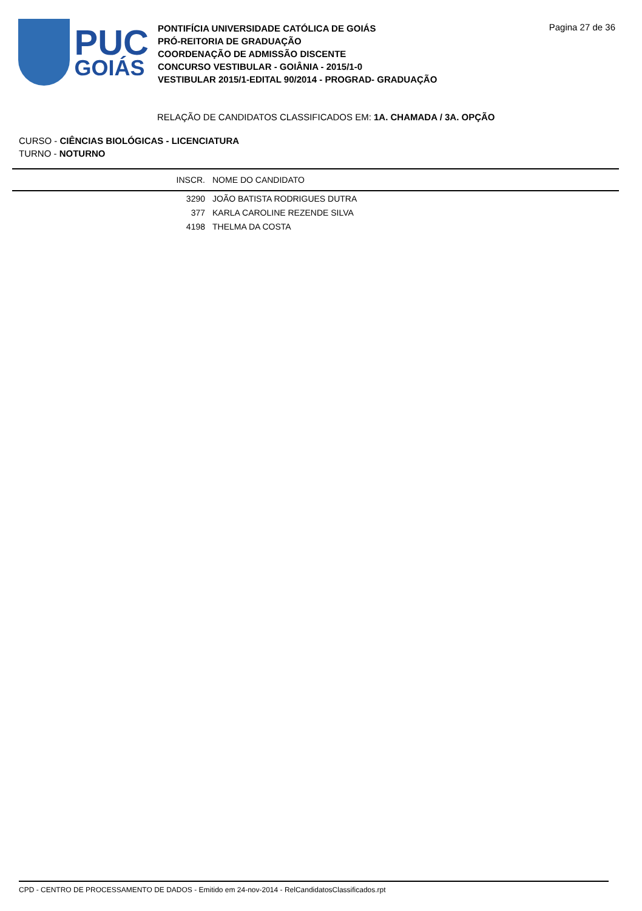PUC
GOIÁS
PONTIFÍCIA UNIVERSIDADE CATÓLICA DE GOIÁS
PRÓ-REITORIA DE GRADUAÇÃO
COORDENAÇÃO DE ADMISSÃO DISCENTE
CONCURSO VESTIBULAR - GOIÂNIA - 2015/1-0
VESTIBULAR 2015/1-EDITAL 90/2014 - PROGRAD- GRADUAÇÃO
Pagina 27 de 36
RELAÇÃO DE CANDIDATOS CLASSIFICADOS EM: 1A. CHAMADA / 3A. OPÇÃO
CURSO - CIÊNCIAS BIOLÓGICAS - LICENCIATURA
TURNO - NOTURNO
| | INSCR. | NOME DO CANDIDATO |
| --- | --- | --- |
| | 3290 | JOÃO BATISTA RODRIGUES DUTRA |
| | 377 | KARLA CAROLINE REZENDE SILVA |
| | 4198 | THELMA DA COSTA |
CPD - CENTRO DE PROCESSAMENTO DE DADOS - Emitido em 24-nov-2014 - RelCandidatosClassificados.rpt